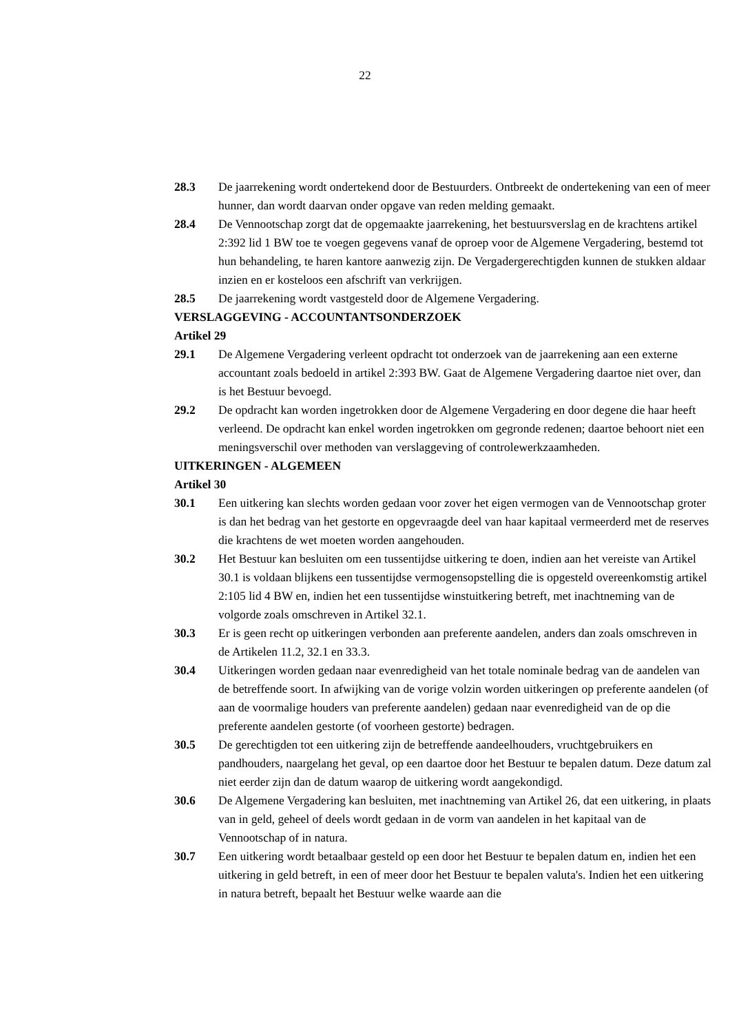22
28.3 De jaarrekening wordt ondertekend door de Bestuurders. Ontbreekt de ondertekening van een of meer hunner, dan wordt daarvan onder opgave van reden melding gemaakt.
28.4 De Vennootschap zorgt dat de opgemaakte jaarrekening, het bestuursverslag en de krachtens artikel 2:392 lid 1 BW toe te voegen gegevens vanaf de oproep voor de Algemene Vergadering, bestemd tot hun behandeling, te haren kantore aanwezig zijn. De Vergadergerechtigden kunnen de stukken aldaar inzien en er kosteloos een afschrift van verkrijgen.
28.5 De jaarrekening wordt vastgesteld door de Algemene Vergadering.
VERSLAGGEVING - ACCOUNTANTSONDERZOEK
Artikel 29
29.1 De Algemene Vergadering verleent opdracht tot onderzoek van de jaarrekening aan een externe accountant zoals bedoeld in artikel 2:393 BW. Gaat de Algemene Vergadering daartoe niet over, dan is het Bestuur bevoegd.
29.2 De opdracht kan worden ingetrokken door de Algemene Vergadering en door degene die haar heeft verleend. De opdracht kan enkel worden ingetrokken om gegronde redenen; daartoe behoort niet een meningsverschil over methoden van verslaggeving of controlewerkzaamheden.
UITKERINGEN - ALGEMEEN
Artikel 30
30.1 Een uitkering kan slechts worden gedaan voor zover het eigen vermogen van de Vennootschap groter is dan het bedrag van het gestorte en opgevraagde deel van haar kapitaal vermeerderd met de reserves die krachtens de wet moeten worden aangehouden.
30.2 Het Bestuur kan besluiten om een tussentijdse uitkering te doen, indien aan het vereiste van Artikel 30.1 is voldaan blijkens een tussentijdse vermogensopstelling die is opgesteld overeenkomstig artikel 2:105 lid 4 BW en, indien het een tussentijdse winstuitkering betreft, met inachtneming van de volgorde zoals omschreven in Artikel 32.1.
30.3 Er is geen recht op uitkeringen verbonden aan preferente aandelen, anders dan zoals omschreven in de Artikelen 11.2, 32.1 en 33.3.
30.4 Uitkeringen worden gedaan naar evenredigheid van het totale nominale bedrag van de aandelen van de betreffende soort. In afwijking van de vorige volzin worden uitkeringen op preferente aandelen (of aan de voormalige houders van preferente aandelen) gedaan naar evenredigheid van de op die preferente aandelen gestorte (of voorheen gestorte) bedragen.
30.5 De gerechtigden tot een uitkering zijn de betreffende aandeelhouders, vruchtgebruikers en pandhouders, naargelang het geval, op een daartoe door het Bestuur te bepalen datum. Deze datum zal niet eerder zijn dan de datum waarop de uitkering wordt aangekondigd.
30.6 De Algemene Vergadering kan besluiten, met inachtneming van Artikel 26, dat een uitkering, in plaats van in geld, geheel of deels wordt gedaan in de vorm van aandelen in het kapitaal van de Vennootschap of in natura.
30.7 Een uitkering wordt betaalbaar gesteld op een door het Bestuur te bepalen datum en, indien het een uitkering in geld betreft, in een of meer door het Bestuur te bepalen valuta's. Indien het een uitkering in natura betreft, bepaalt het Bestuur welke waarde aan die